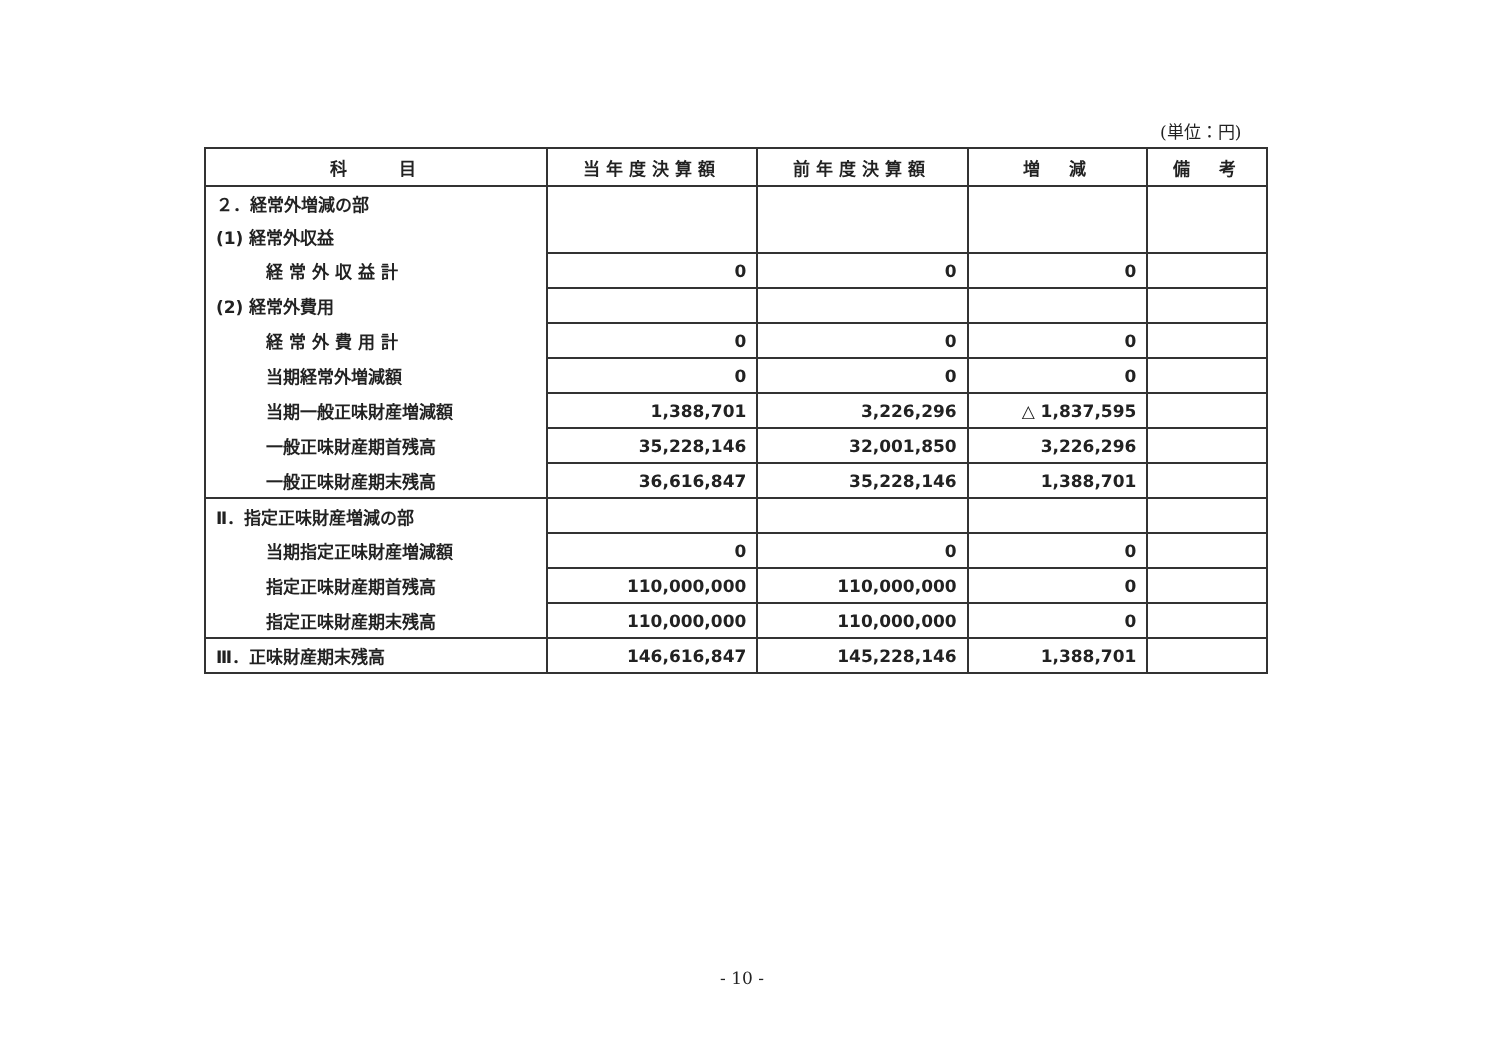(単位：円)
| 科 目 | 当年度決算額 | 前年度決算額 | 増 減 | 備 考 |
| --- | --- | --- | --- | --- |
| ２．経常外増減の部 | | | | |
| (1) 経常外収益 | | | | |
| 経 常 外 収 益 計 | 0 | 0 | 0 | |
| (2) 経常外費用 | | | | |
| 経 常 外 費 用 計 | 0 | 0 | 0 | |
| 当期経常外増減額 | 0 | 0 | 0 | |
| 当期一般正味財産増減額 | 1,388,701 | 3,226,296 | △ 1,837,595 | |
| 一般正味財産期首残高 | 35,228,146 | 32,001,850 | 3,226,296 | |
| 一般正味財産期末残高 | 36,616,847 | 35,228,146 | 1,388,701 | |
| Ⅱ．指定正味財産増減の部 | | | | |
| 当期指定正味財産増減額 | 0 | 0 | 0 | |
| 指定正味財産期首残高 | 110,000,000 | 110,000,000 | 0 | |
| 指定正味財産期末残高 | 110,000,000 | 110,000,000 | 0 | |
| Ⅲ．正味財産期末残高 | 146,616,847 | 145,228,146 | 1,388,701 | |
- 10 -